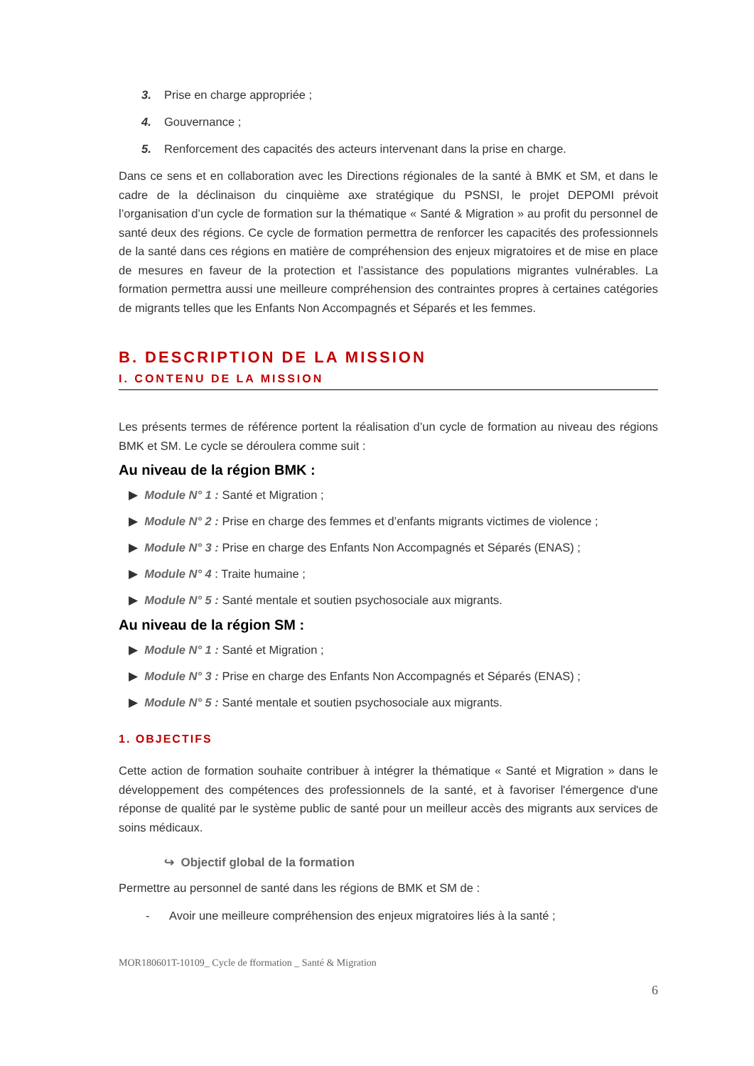3. Prise en charge appropriée ;
4. Gouvernance ;
5. Renforcement des capacités des acteurs intervenant dans la prise en charge.
Dans ce sens et en collaboration avec les Directions régionales de la santé à BMK et SM, et dans le cadre de la déclinaison du cinquième axe stratégique du PSNSI, le projet DEPOMI prévoit l’organisation d’un cycle de formation sur la thématique « Santé & Migration » au profit du personnel de santé deux des régions. Ce cycle de formation permettra de renforcer les capacités des professionnels de la santé dans ces régions en matière de compréhension des enjeux migratoires et de mise en place de mesures en faveur de la protection et l’assistance des populations migrantes vulnérables. La formation permettra aussi une meilleure compréhension des contraintes propres à certaines catégories de migrants telles que les Enfants Non Accompagnés et Séparés et les femmes.
B. DESCRIPTION DE LA MISSION
I. CONTENU DE LA MISSION
Les présents termes de référence portent la réalisation d’un cycle de formation au niveau des régions BMK et SM. Le cycle se déroulera comme suit :
Au niveau de la région BMK :
▶ Module N° 1 : Santé et Migration ;
▶ Module N° 2 : Prise en charge des femmes et d’enfants migrants victimes de violence ;
▶ Module N° 3 : Prise en charge des Enfants Non Accompagnés et Séparés (ENAS) ;
▶ Module N° 4 : Traite humaine ;
▶ Module N° 5 : Santé mentale et soutien psychosociale aux migrants.
Au niveau de la région SM :
▶ Module N° 1 : Santé et Migration ;
▶ Module N° 3 : Prise en charge des Enfants Non Accompagnés et Séparés (ENAS) ;
▶ Module N° 5 : Santé mentale et soutien psychosociale aux migrants.
1. OBJECTIFS
Cette action de formation souhaite contribuer à intégrer la thématique « Santé et Migration » dans le développement des compétences des professionnels de la santé, et à favoriser l'émergence d'une réponse de qualité par le système public de santé pour un meilleur accès des migrants aux services de soins médicaux.
↪ Objectif global de la formation
Permettre au personnel de santé dans les régions de BMK et SM de :
- Avoir une meilleure compréhension des enjeux migratoires liés à la santé ;
MOR180601T-10109_ Cycle de fformation _ Santé & Migration
6